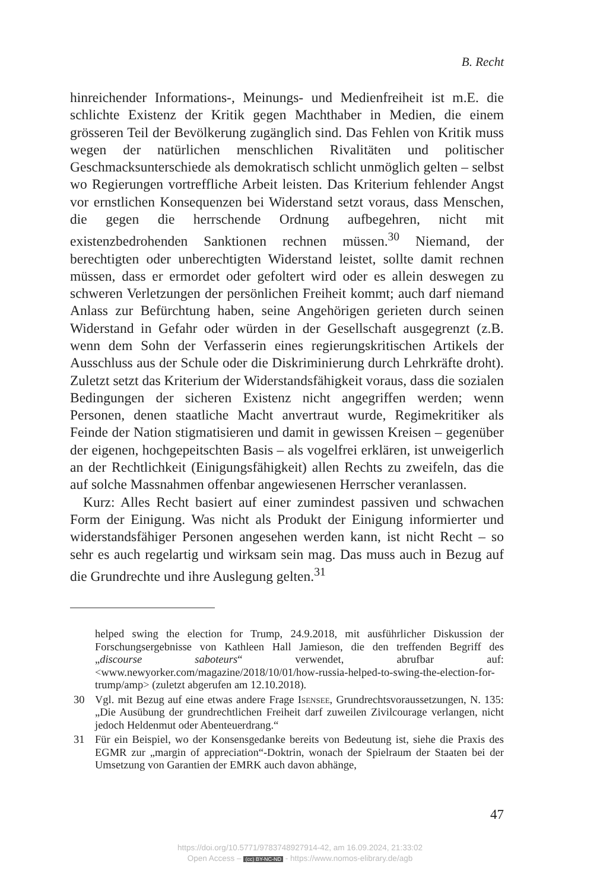B. Recht
hinreichender Informations-, Meinungs- und Medienfreiheit ist m.E. die schlichte Existenz der Kritik gegen Machthaber in Medien, die einem grösseren Teil der Bevölkerung zugänglich sind. Das Fehlen von Kritik muss wegen der natürlichen menschlichen Rivalitäten und politischer Geschmacksunterschiede als demokratisch schlicht unmöglich gelten – selbst wo Regierungen vortreffliche Arbeit leisten. Das Kriterium fehlender Angst vor ernstlichen Konsequenzen bei Widerstand setzt voraus, dass Menschen, die gegen die herrschende Ordnung aufbegehren, nicht mit existenzbedrohenden Sanktionen rechnen müssen.<sup>30</sup> Niemand, der berechtigten oder unberechtigten Widerstand leistet, sollte damit rechnen müssen, dass er ermordet oder gefoltert wird oder es allein deswegen zu schweren Verletzungen der persönlichen Freiheit kommt; auch darf niemand Anlass zur Befürchtung haben, seine Angehörigen gerieten durch seinen Widerstand in Gefahr oder würden in der Gesellschaft ausgegrenzt (z.B. wenn dem Sohn der Verfasserin eines regierungskritischen Artikels der Ausschluss aus der Schule oder die Diskriminierung durch Lehrkräfte droht). Zuletzt setzt das Kriterium der Widerstandsfähigkeit voraus, dass die sozialen Bedingungen der sicheren Existenz nicht angegriffen werden; wenn Personen, denen staatliche Macht anvertraut wurde, Regimekritiker als Feinde der Nation stigmatisieren und damit in gewissen Kreisen – gegenüber der eigenen, hochgepeitschten Basis – als vogelfrei erklären, ist unweigerlich an der Rechtlichkeit (Einigungsfähigkeit) allen Rechts zu zweifeln, das die auf solche Massnahmen offenbar angewiesenen Herrscher veranlassen.
Kurz: Alles Recht basiert auf einer zumindest passiven und schwachen Form der Einigung. Was nicht als Produkt der Einigung informierter und widerstandsfähiger Personen angesehen werden kann, ist nicht Recht – so sehr es auch regelartig und wirksam sein mag. Das muss auch in Bezug auf die Grundrechte und ihre Auslegung gelten.<sup>31</sup>
helped swing the election for Trump, 24.9.2018, mit ausführlicher Diskussion der Forschungsergebnisse von Kathleen Hall Jamieson, die den treffenden Begriff des „discourse saboteurs“ verwendet, abrufbar auf: <www.newyorker.com/magazine/2018/10/01/how-russia-helped-to-swing-the-election-for-trump/amp> (zuletzt abgerufen am 12.10.2018).
30 Vgl. mit Bezug auf eine etwas andere Frage Isensee, Grundrechtsvoraussetzungen, N. 135: „Die Ausübung der grundrechtlichen Freiheit darf zuweilen Zivilcourage verlangen, nicht jedoch Heldenmut oder Abenteuerdrang.“
31 Für ein Beispiel, wo der Konsensgedanke bereits von Bedeutung ist, siehe die Praxis des EGMR zur „margin of appreciation“-Doktrin, wonach der Spielraum der Staaten bei der Umsetzung von Garantien der EMRK auch davon abhänge,
47
https://doi.org/10.5771/9783748927914-42, am 16.09.2024, 21:33:02
Open Access – (cc) BY-NC-ND - https://www.nomos-elibrary.de/agb